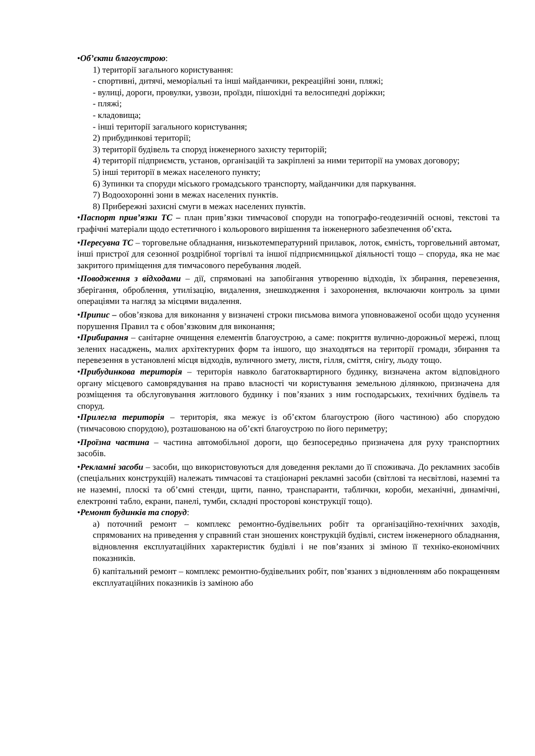•Об’єкти благоустрою:
1) території загального користування:
- спортивні, дитячі, меморіальні та інші майданчики, рекреаційні зони, пляжі;
- вулиці, дороги, провулки, узвози, проїзди, пішохідні та велосипедні доріжки;
- пляжі;
- кладовища;
- інші території загального користування;
2) прибудинкові території;
3) території будівель та споруд інженерного захисту територій;
4) території підприємств, установ, організацій та закріплені за ними території на умовах договору;
5) інші території в межах населеного пункту;
6) Зупинки та споруди міського громадського транспорту, майданчики для паркування.
7) Водоохоронні зони в межах населених пунктів.
8) Прибережні захисні смуги в межах населених пунктів.
•Паспорт прив’язки ТС – план прив’язки тимчасової споруди на топографо-геодезичній основі, текстові та графічні матеріали щодо естетичного і кольорового вирішення та інженерного забезпечення об’єкта.
•Пересувна ТС – торговельне обладнання, низькотемпературний прилавок, лоток, ємність, торговельний автомат, інші пристрої для сезонної роздрібної торгівлі та іншої підприємницької діяльності тощо – споруда, яка не має закритого приміщення для тимчасового перебування людей.
•Поводження з відходами – дії, спрямовані на запобігання утворенню відходів, їх збирання, перевезення, зберігання, оброблення, утилізацію, видалення, знешкодження і захоронення, включаючи контроль за цими операціями та нагляд за місцями видалення.
•Припис – обов’язкова для виконання у визначені строки письмова вимога уповноваженої особи щодо усунення порушення Правил та є обов’язковим для виконання;
•Прибирання – санітарне очищення елементів благоустрою, а саме: покриття вулично-дорожньої мережі, площ зелених насаджень, малих архітектурних форм та іншого, що знаходяться на території громади, збирання та перевезення в установлені місця відходів, вуличного змету, листя, гілля, сміття, снігу, льоду тощо.
•Прибудинкова територія – територія навколо багатоквартирного будинку, визначена актом відповідного органу місцевого самоврядування на право власності чи користування земельною ділянкою, призначена для розміщення та обслуговування житлового будинку і пов’язаних з ним господарських, технічних будівель та споруд.
•Прилегла територія – територія, яка межує із об’єктом благоустрою (його частиною) або спорудою (тимчасовою спорудою), розташованою на об’єкті благоустрою по його периметру;
•Проїзна частина – частина автомобільної дороги, що безпосередньо призначена для руху транспортних засобів.
•Рекламні засоби – засоби, що використовуються для доведення реклами до її споживача. До рекламних засобів (спеціальних конструкцій) належать тимчасові та стаціонарні рекламні засоби (світлові та несвітлові, наземні та не наземні, плоскі та об’ємні стенди, щити, панно, транспаранти, таблички, короби, механічні, динамічні, електронні табло, екрани, панелі, тумби, складні просторові конструкції тощо).
•Ремонт будинків та споруд:
а) поточний ремонт – комплекс ремонтно-будівельних робіт та організаційно-технічних заходів, спрямованих на приведення у справний стан зношених конструкцій будівлі, систем інженерного обладнання, відновлення експлуатаційних характеристик будівлі і не пов’язаних зі зміною її техніко-економічних показників.
б) капітальний ремонт – комплекс ремонтно-будівельних робіт, пов’язаних з відновленням або покращенням експлуатаційних показників із заміною або